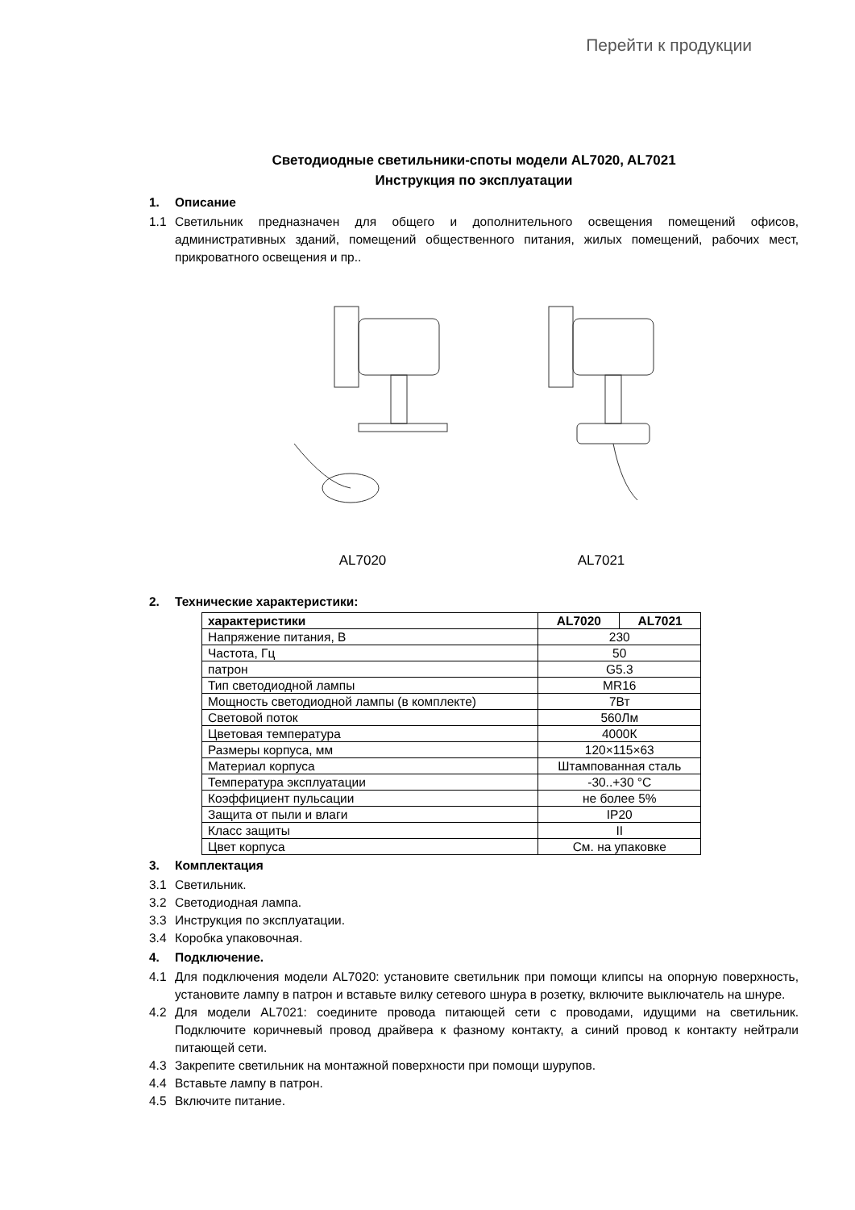Перейти к продукции
Светодиодные светильники-споты модели AL7020, AL7021
Инструкция по эксплуатации
1. Описание
1.1 Светильник предназначен для общего и дополнительного освещения помещений офисов, административных зданий, помещений общественного питания, жилых помещений, рабочих мест, прикроватного освещения и пр..
AL7020
AL7021
2. Технические характеристики:
| характеристики | AL7020 | AL7021 |
| --- | --- | --- |
| Напряжение питания, В | 230 | |
| Частота, Гц | 50 | |
| патрон | G5.3 | |
| Тип светодиодной лампы | MR16 | |
| Мощность светодиодной лампы (в комплекте) | 7Вт | |
| Световой поток | 560Лм | |
| Цветовая температура | 4000К | |
| Размеры корпуса, мм | 120×115×63 | |
| Материал корпуса | Штампованная сталь | |
| Температура эксплуатации | -30..+30 °С | |
| Коэффициент пульсации | не более 5% | |
| Защита от пыли и влаги | IP20 | |
| Класс защиты | II | |
| Цвет корпуса | См. на упаковке | |
3. Комплектация
3.1 Светильник.
3.2 Светодиодная лампа.
3.3 Инструкция по эксплуатации.
3.4 Коробка упаковочная.
4. Подключение.
4.1 Для подключения модели AL7020: установите светильник при помощи клипсы на опорную поверхность, установите лампу в патрон и вставьте вилку сетевого шнура в розетку, включите выключатель на шнуре.
4.2 Для модели AL7021: соедините провода питающей сети с проводами, идущими на светильник. Подключите коричневый провод драйвера к фазному контакту, а синий провод к контакту нейтрали питающей сети.
4.3 Закрепите светильник на монтажной поверхности при помощи шурупов.
4.4 Вставьте лампу в патрон.
4.5 Включите питание.